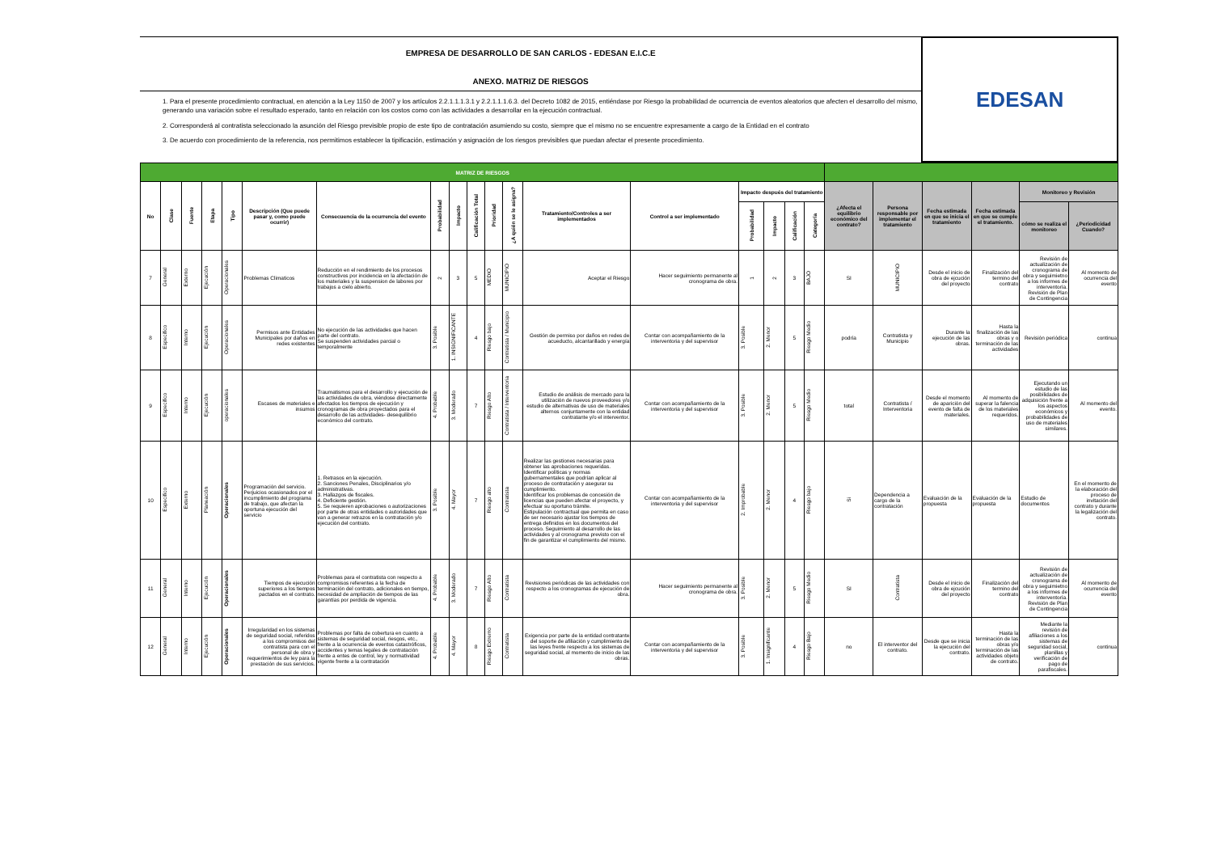EMPRESA DE DESARROLLO DE SAN CARLOS - EDESAN E.I.C.E
ANEXO. MATRIZ DE RIESGOS
1. Para el presente procedimiento contractual, en atención a la Ley 1150 de 2007 y los artículos 2.2.1.1.1.3.1 y 2.2.1.1.1.6.3. del Decreto 1082 de 2015, entiéndase por Riesgo la probabilidad de ocurrencia de eventos aleatorios que afecten el desarrollo del mismo, generando una variación sobre el resultado esperado, tanto en relación con los costos como con las actividades a desarrollar en la ejecución contractual.
2. Corresponderá al contratista seleccionado la asunción del Riesgo previsible propio de este tipo de contratación asumiendo su costo, siempre que el mismo no se encuentre expresamente a cargo de la Entidad en el contrato
3. De acuerdo con procedimiento de la referencia, nos permitimos establecer la tipificación, estimación y asignación de los riesgos previsibles que puedan afectar el presente procedimiento.
EDESAN
| MATRIZ DE RIESGOS | | | | | | | | | | | | | | | | | | | | | | | |
| No | Clase | Fuente | Etapa | Tipo | Descripción (Que puede pasar y, como puede ocurrir) | Consecuencia de la ocurrencia del evento | Probabilidad | Impacto | Calificación Total | Prioridad | ¿A quién se le asigna? | Tratamiento/Controles a ser implementados | Control a ser implementado | Impacto después del tratamiento | | | | ¿Afecta el equilibrio económico del contrato? | Persona responsable por implementar el tratamiento | Fecha estimada en que se inicia el tratamiento | Fecha estimada en que se cumple el tratamiento. | Monitoreo y Revisión | |
| | | | | | | | | | | | | | | Probabilidad | Impacto | Calificación | Categoría | | | | | cómo se realiza el monitoreo | ¿Periodicidad Cuando? |
| 7 | General | Externo | Ejecución | Operacionales | Problemas Climaticos | Reducción en el rendimiento de los procesos constructivos por incidencia en la afectación de los materiales y la suspension de labores por trabajos a cielo abierto. | 2 | 3 | 5 | MEDIO | MUNICIPIO | Aceptar el Riesgo | Hacer seguimiento permanente al cronograma de obra. | 1 | 2 | 3 | BAJO | SI | MUNICIPIO | Desde el inicio de obra de ejcución del proyecto | Finalización del termino del contrato | Revisión de actualización de cronograma de obra y seguimietno a los informes de interventoría. Revisión de Plan de Contingencia | Al momento de ocurrencia del evento |
| 8 | Especifico | Interno | Ejecución | Operacionales | Permisos ante Entidades Municipales por daños en redes existentes | No ejecución de las actividades que hacen parte del contrato. Se suspenden actividades parcial o temporalmente | 3. Posible | 1. INSIGNIFICANTE | 4 | Riesgo bajo | Contratista / Municipio | Gestión de permiso por daños en redes de acueducto, alcantarillado y energía | Contar con acompañamiento de la interventoria y del supervisor | 3. Posible | 2. Menor | 5 | Riesgo Medio | podría | Contratista y Municipio | Durante la ejecución de las obras. | Hasta la finalización de las obras y o terminación de las actividades | Revisión periódica | continua |
| 9 | Especifico | Interno | Ejecución | operacionales | Escases de materiales e insumos | Traumatismos para el desarrollo y ejecución de las actividades de obra, viéndose directamente afectados los tiempos de ejecución y cronogramas de obra proyectados para el desarrollo de las actividades- desequilibrio económico del contrato. | 4. Probable | 3. Moderado | 7 | Riesgo Alto | Contratista / Interventoria | Estudio de análisis de mercado para la utilización de nuevos proveedores y/o estudio de alternativas de uso de materiales alternos conjuntamente con la entidad contratante y/o el interventor. | Contar con acompañamiento de la interventoria y del supervisor | 3. Posible | 2. Menor | 5 | Riesgo Medio | total | Contratista / Interventoria | Desde el momento de aparición del evento de falta de materiales. | Al momento de superar la falencia de los materiales requeridos. | Ejecutando un estudio de las posibilidades de adquisición frente a los aspectos económicos y probabilidades de uso de materiales similares. | Al momento del evento. |
| 10 | Especifico | Externo | Planeación | Operacionales | Programación del servicio. Perjuicios ocasionados por el incumplimiento del programa de trabajo, que afectan la oportuna ejecución del servicio | 1. Retrasos en la ejecución. 2. Sanciones Penales, Disciplinarios y/o administrativas. 3. Hallazgos de fiscales. 4. Deficiente gestión. 5. Se requieren aprobaciones o autorizaciones por parte de otras entidades o autoridades que van a generar retrazos en la contratación y/o ejecución del contrato. | 3. Posible | 4. Mayor | 7 | Riesgo alto | Contratista | Realizar las gestiones necesarias para obtener las aprobaciones requeridas. Identificar políticas y normas gubernamentales que podrían aplicar al proceso de contratación y asegurar su cumplimiento. Identificar los problemas de concesión de licencias que pueden afectar el proyecto, y efectuar su oportuno trámite. Estipulación contractual que permita en caso de ser necesario ajustar los tiempos de entrega definidos en los documentos del proceso. Seguimiento al desarrollo de las actividades y al cronograma previsto con el fin de garantizar el cumplimiento del mismo. | Contar con acompañamiento de la interventoria y del supervisor | 2. Improbable | 2. Menor | 4 | Riesgo bajo | Si | Dependencia a cargo de la contratación | Evaluación de la propuesta | Evaluación de la propuesta | Estudio de documentos | En el momento de la elaboración del proceso de invitación del contrato y durante la legalización del contrato. |
| 11 | General | Interno | Ejecución | Operacionales | Tiempos de ejecución superiores a los tiempos pactados en el contrato. | Problemas para el contratista con respecto a compromisos referentes a la fecha de terminación del contrato, adicionales en tiempo, necesidad de ampliación de tiempos de las garantías por perdida de vigencia. | 4. Probable | 3. Moderado | 7 | Riesgo Alto | Contratista | Revisiones periódicas de las actividades con respecto a los cronogramas de ejecución de obra. | Hacer seguimiento permanente al cronograma de obra. | 3. Posible | 2. Menor | 5 | Riesgo Medio | SI | Contratista | Desde el inicio de obra de ejcución del proyecto | Finalización del termino del contrato | Revisión de actualización de cronograma de obra y seguimietno a los informes de interventoría. Revisión de Plan de Contingencia | Al momento de ocurrencia del evento |
| 12 | General | Interno | Ejecución | Operacionales | Irregularidad en los sistemas de seguridad social, referidos a los compromisos del contratista para con el personal de obra y requerimientos de ley para la prestación de sus servicios. | Problemas por falta de cobertura en cuanto a sistemas de seguridad social, riesgos, etc., frente a la ocurrencia de eventos catastróficos, accidentes y temas legales de contratación frente a entes de control, ley y normatividad vigente frente a la contratación | 4. Probable | 4. Mayor | 8 | Riesgo Extremo | Contratista | Exigencia por parte de la entidad contratante del soporte de afiliación y cumplimiento de las leyes frente respecto a los sistemas de seguridad social, al momento de inicio de las obras. | Contar con acompañamiento de la interventoria y del supervisor | 3. Posible | 1. Insignificante | 4 | Riesgo Bajo | no | El interventor del contrato. | Desde que se inicia la ejecución del contrato. | Hasta la terminación de las obras y/o terminación de las actividades objeto de contrato. | Mediante la revisión de afiliaciones a los sistemas de seguridad social, planillas y verificación de pago de parafiscales. | continua |